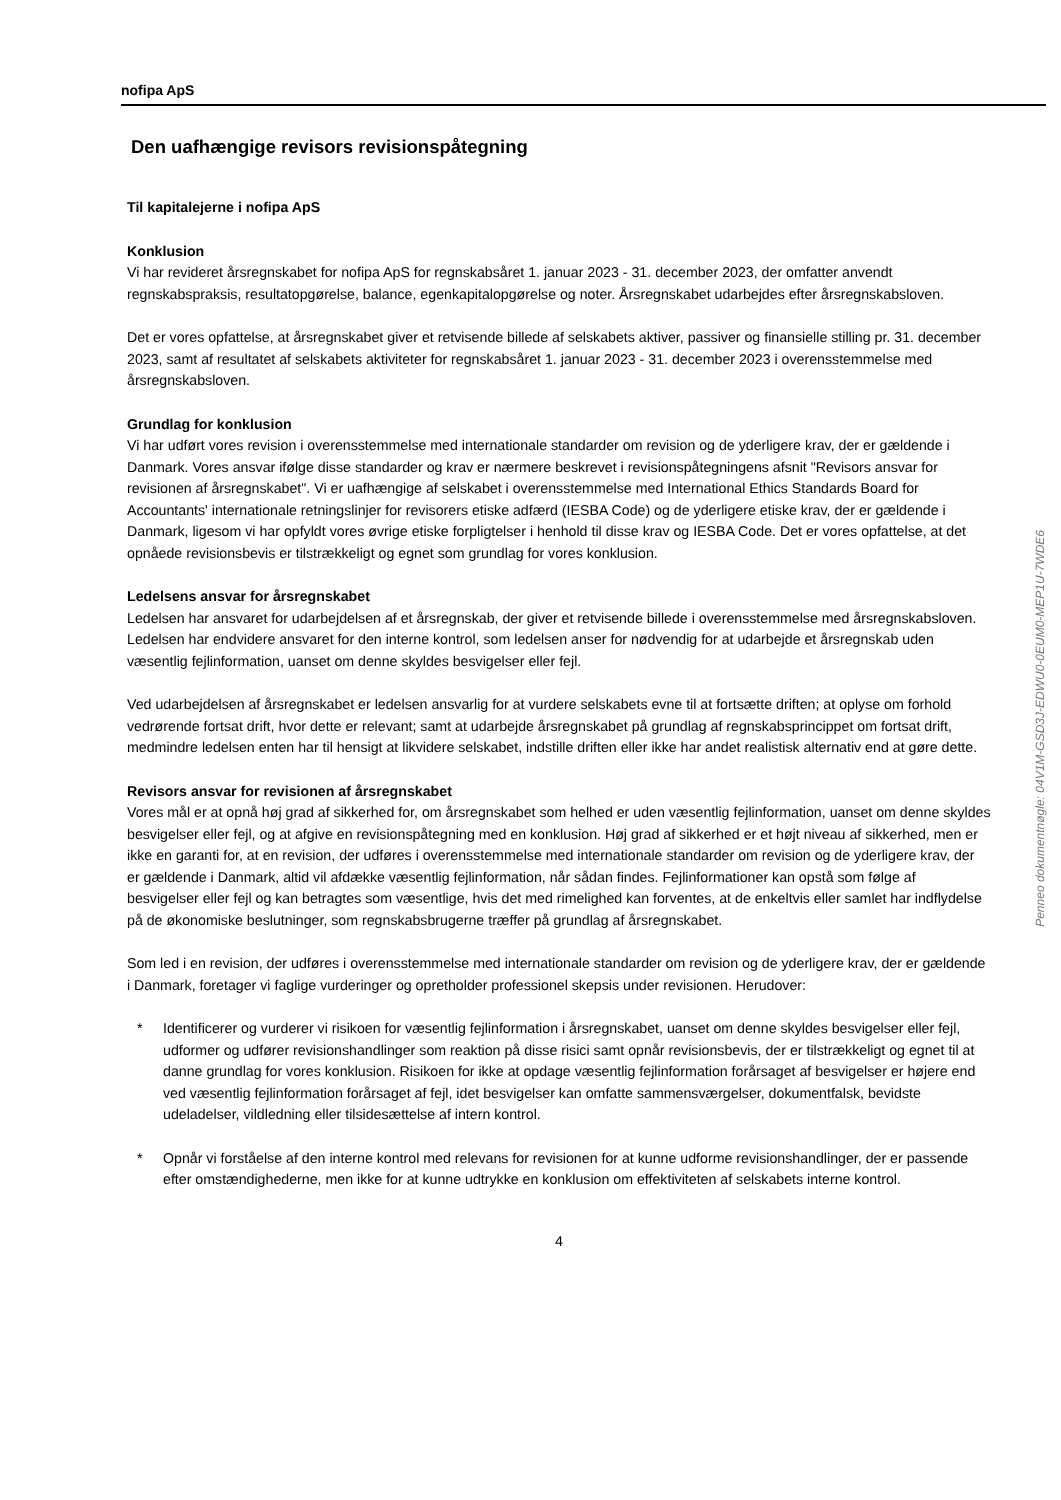nofipa ApS
Den uafhængige revisors revisionspåtegning
Til kapitalejerne i nofipa ApS
Konklusion
Vi har revideret årsregnskabet for nofipa ApS for regnskabsåret 1. januar 2023 - 31. december 2023, der omfatter anvendt regnskabspraksis, resultatopgørelse, balance, egenkapitalopgørelse og noter. Årsregnskabet udarbejdes efter årsregnskabsloven.
Det er vores opfattelse, at årsregnskabet giver et retvisende billede af selskabets aktiver, passiver og finansielle stilling pr. 31. december 2023, samt af resultatet af selskabets aktiviteter for regnskabsåret 1. januar 2023 - 31. december 2023 i overensstemmelse med årsregnskabsloven.
Grundlag for konklusion
Vi har udført vores revision i overensstemmelse med internationale standarder om revision og de yderligere krav, der er gældende i Danmark. Vores ansvar ifølge disse standarder og krav er nærmere beskrevet i revisionspåtegningens afsnit "Revisors ansvar for revisionen af årsregnskabet". Vi er uafhængige af selskabet i overensstemmelse med International Ethics Standards Board for Accountants' internationale retningslinjer for revisorers etiske adfærd (IESBA Code) og de yderligere etiske krav, der er gældende i Danmark, ligesom vi har opfyldt vores øvrige etiske forpligtelser i henhold til disse krav og IESBA Code. Det er vores opfattelse, at det opnåede revisionsbevis er tilstrækkeligt og egnet som grundlag for vores konklusion.
Ledelsens ansvar for årsregnskabet
Ledelsen har ansvaret for udarbejdelsen af et årsregnskab, der giver et retvisende billede i overensstemmelse med årsregnskabsloven. Ledelsen har endvidere ansvaret for den interne kontrol, som ledelsen anser for nødvendig for at udarbejde et årsregnskab uden væsentlig fejlinformation, uanset om denne skyldes besvigelser eller fejl.
Ved udarbejdelsen af årsregnskabet er ledelsen ansvarlig for at vurdere selskabets evne til at fortsætte driften; at oplyse om forhold vedrørende fortsat drift, hvor dette er relevant; samt at udarbejde årsregnskabet på grundlag af regnskabsprincippet om fortsat drift, medmindre ledelsen enten har til hensigt at likvidere selskabet, indstille driften eller ikke har andet realistisk alternativ end at gøre dette.
Revisors ansvar for revisionen af årsregnskabet
Vores mål er at opnå høj grad af sikkerhed for, om årsregnskabet som helhed er uden væsentlig fejlinformation, uanset om denne skyldes besvigelser eller fejl, og at afgive en revisionspåtegning med en konklusion. Høj grad af sikkerhed er et højt niveau af sikkerhed, men er ikke en garanti for, at en revision, der udføres i overensstemmelse med internationale standarder om revision og de yderligere krav, der er gældende i Danmark, altid vil afdække væsentlig fejlinformation, når sådan findes. Fejlinformationer kan opstå som følge af besvigelser eller fejl og kan betragtes som væsentlige, hvis det med rimelighed kan forventes, at de enkeltvis eller samlet har indflydelse på de økonomiske beslutninger, som regnskabsbrugerne træffer på grundlag af årsregnskabet.
Som led i en revision, der udføres i overensstemmelse med internationale standarder om revision og de yderligere krav, der er gældende i Danmark, foretager vi faglige vurderinger og opretholder professionel skepsis under revisionen. Herudover:
* Identificerer og vurderer vi risikoen for væsentlig fejlinformation i årsregnskabet, uanset om denne skyldes besvigelser eller fejl, udformer og udfører revisionshandlinger som reaktion på disse risici samt opnår revisionsbevis, der er tilstrækkeligt og egnet til at danne grundlag for vores konklusion. Risikoen for ikke at opdage væsentlig fejlinformation forårsaget af besvigelser er højere end ved væsentlig fejlinformation forårsaget af fejl, idet besvigelser kan omfatte sammensværgelser, dokumentfalsk, bevidste udeladelser, vildledning eller tilsidesættelse af intern kontrol.
* Opnår vi forståelse af den interne kontrol med relevans for revisionen for at kunne udforme revisionshandlinger, der er passende efter omstændighederne, men ikke for at kunne udtrykke en konklusion om effektiviteten af selskabets interne kontrol.
4
Penneo dokumentnøgle: 04V1M-GSD3J-EDWU0-0EUM0-MEP1U-7WDE6